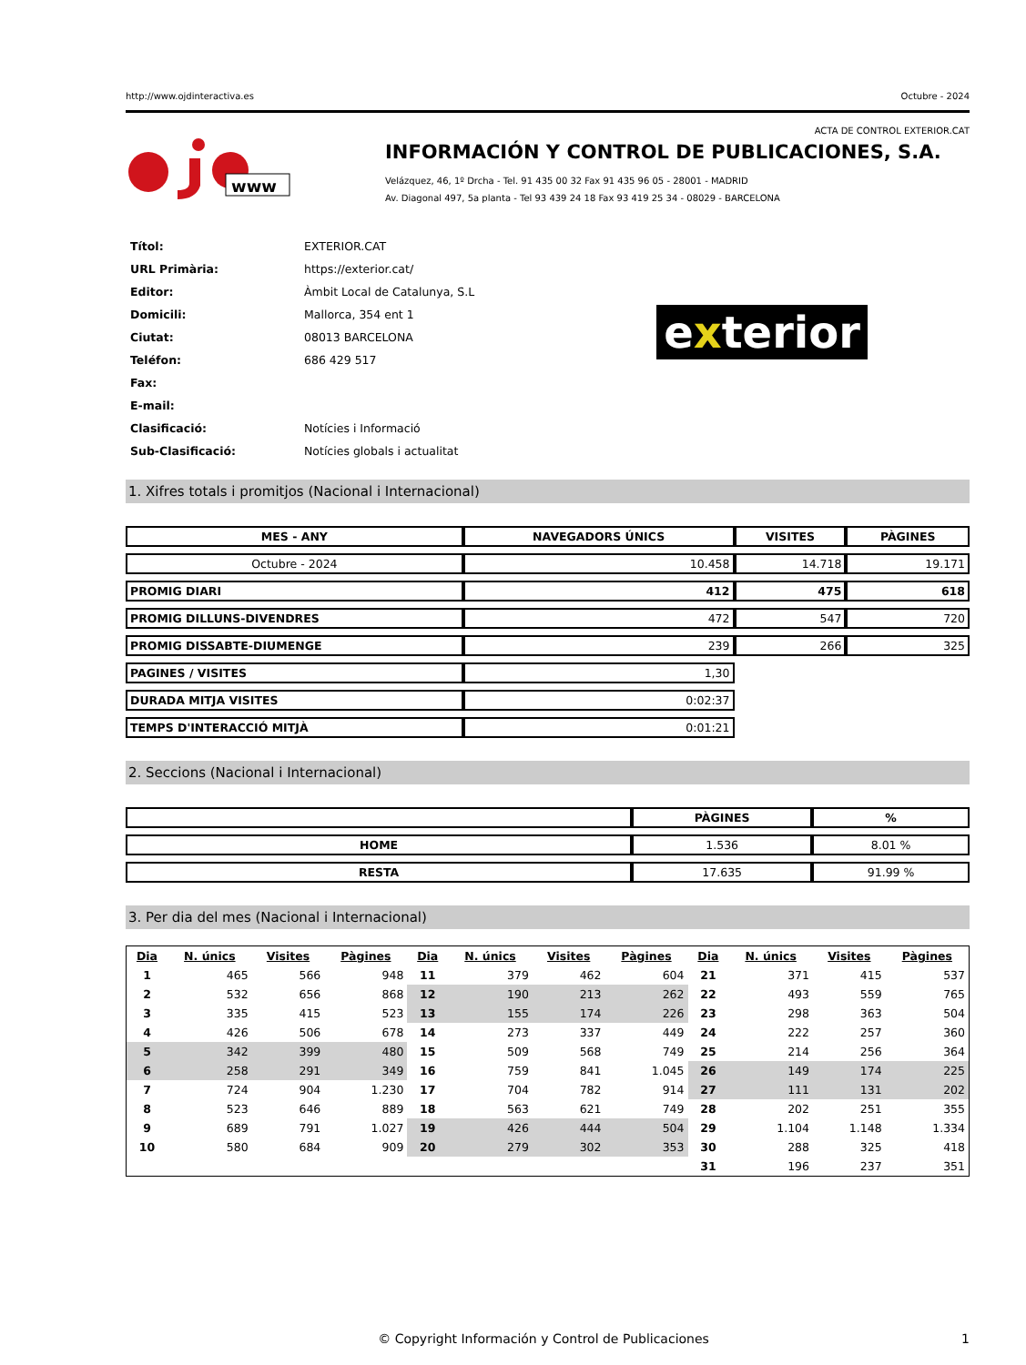http://www.ojdinteractiva.es Octubre - 2024
ACTA DE CONTROL EXTERIOR.CAT
www
INFORMACIÓN Y CONTROL DE PUBLICACIONES, S.A.
Velázquez, 46, 1º Drcha - Tel. 91 435 00 32 Fax 91 435 96 05 - 28001 - MADRID
Av. Diagonal 497, 5a planta - Tel 93 439 24 18 Fax 93 419 25 34 - 08029 - BARCELONA
| Títol: | EXTERIOR.CAT |
| URL Primària: | https://exterior.cat/ |
| Editor: | Àmbit Local de Catalunya, S.L |
| Domicili: | Mallorca, 354 ent 1 |
| Ciutat: | 08013 BARCELONA |
| Teléfon: | 686 429 517 |
| Fax: | |
| E-mail: | |
| Clasificació: | Notícies i Informació |
| Sub-Clasificació: | Notícies globals i actualitat |
exterior
1. Xifres totals i promitjos (Nacional i Internacional)
| MES - ANY | NAVEGADORS ÚNICS | VISITES | PÀGINES |
| --- | --- | --- | --- |
| Octubre - 2024 | 10.458 | 14.718 | 19.171 |
| PROMIG DIARI | 412 | 475 | 618 |
| PROMIG DILLUNS-DIVENDRES | 472 | 547 | 720 |
| PROMIG DISSABTE-DIUMENGE | 239 | 266 | 325 |
| PAGINES / VISITES | 1,30 | | |
| DURADA MITJA VISITES | 0:02:37 | | |
| TEMPS D'INTERACCIÓ MITJÀ | 0:01:21 | | |
2. Seccions (Nacional i Internacional)
| | PÀGINES | % |
| --- | --- | --- |
| HOME | 1.536 | 8.01 % |
| RESTA | 17.635 | 91.99 % |
3. Per dia del mes (Nacional i Internacional)
| Dia | N. únics | Visites | Pàgines | Dia | N. únics | Visites | Pàgines | Dia | N. únics | Visites | Pàgines |
| --- | --- | --- | --- | --- | --- | --- | --- | --- | --- | --- | --- |
| 1 | 465 | 566 | 948 | 11 | 379 | 462 | 604 | 21 | 371 | 415 | 537 |
| 2 | 532 | 656 | 868 | 12 | 190 | 213 | 262 | 22 | 493 | 559 | 765 |
| 3 | 335 | 415 | 523 | 13 | 155 | 174 | 226 | 23 | 298 | 363 | 504 |
| 4 | 426 | 506 | 678 | 14 | 273 | 337 | 449 | 24 | 222 | 257 | 360 |
| 5 | 342 | 399 | 480 | 15 | 509 | 568 | 749 | 25 | 214 | 256 | 364 |
| 6 | 258 | 291 | 349 | 16 | 759 | 841 | 1.045 | 26 | 149 | 174 | 225 |
| 7 | 724 | 904 | 1.230 | 17 | 704 | 782 | 914 | 27 | 111 | 131 | 202 |
| 8 | 523 | 646 | 889 | 18 | 563 | 621 | 749 | 28 | 202 | 251 | 355 |
| 9 | 689 | 791 | 1.027 | 19 | 426 | 444 | 504 | 29 | 1.104 | 1.148 | 1.334 |
| 10 | 580 | 684 | 909 | 20 | 279 | 302 | 353 | 30 | 288 | 325 | 418 |
| | | | | | | | | 31 | 196 | 237 | 351 |
© Copyright Información y Control de Publicaciones 1